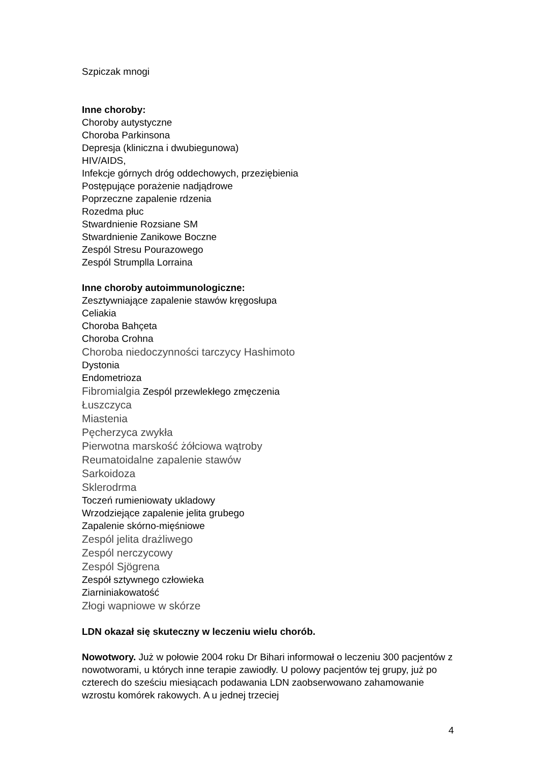Szpiczak mnogi
Inne choroby:
Choroby autystyczne
Choroba Parkinsona
Depresja (kliniczna i dwubiegunowa)
HIV/AIDS,
Infekcje górnych dróg oddechowych, przeziębienia
Postępujące porażenie nadjądrowe
Poprzeczne zapalenie rdzenia
Rozedma płuc
Stwardnienie Rozsiane SM
Stwardnienie Zanikowe Boczne
Zespól Stresu Pourazowego
Zespól Strumplla Lorraina
Inne choroby autoimmunologiczne:
Zesztywniające zapalenie stawów kręgosłupa
Celiakia
Choroba Bahçeta
Choroba Crohna
Choroba niedoczynności tarczycy Hashimoto
Dystonia
Endometrioza
Fibromialgia Zespól przewlekłego zmęczenia
Łuszczyca
Miastenia
Pęcherzyca zwykła
Pierwotna marskość żółciowa wątroby
Reumatoidalne zapalenie stawów
Sarkoidoza
Sklerodrma
Toczeń rumieniowaty ukladowy
Wrzodziejące zapalenie jelita grubego
Zapalenie skórno-mięśniowe
Zespól jelita drażliwego
Zespól nerczycowy
Zespól Sjögrena
Zespół sztywnego człowieka
Ziarniniakowatość
Złogi wapniowe w skórze
LDN okazał się skuteczny w leczeniu wielu chorób.
Nowotwory. Już w połowie 2004 roku Dr Bihari informował o leczeniu 300 pacjentów z nowotworami, u których inne terapie zawiodły. U polowy pacjentów tej grupy, już po czterech do sześciu miesiącach podawania LDN zaobserwowano zahamowanie wzrostu komórek rakowych. A u jednej trzeciej
4